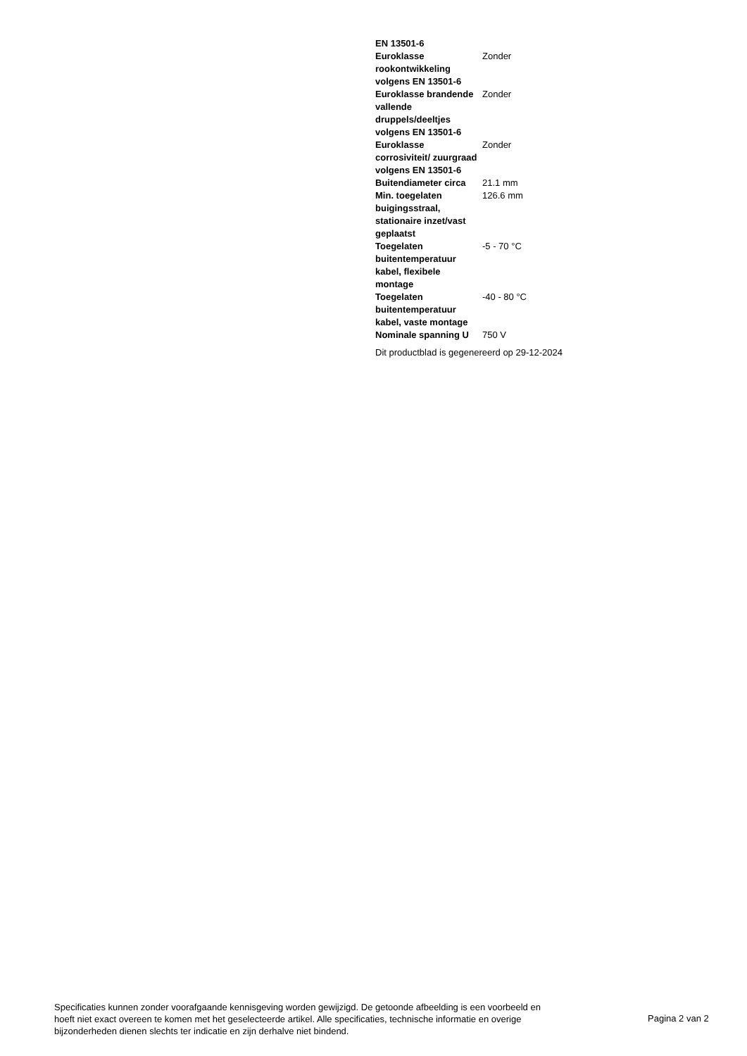| EN 13501-6 | |
| Euroklasse rookontwikkeling volgens EN 13501-6 | Zonder |
| Euroklasse brandende vallende druppels/deeltjes volgens EN 13501-6 | Zonder |
| Euroklasse corrosiviteit/ zuurgraad volgens EN 13501-6 | Zonder |
| Buitendiameter circa | 21.1 mm |
| Min. toegelaten buigingsstraal, stationaire inzet/vast geplaatst | 126.6 mm |
| Toegelaten buitentemperatuur kabel, flexibele montage | -5 - 70 °C |
| Toegelaten buitentemperatuur kabel, vaste montage | -40 - 80 °C |
| Nominale spanning U | 750 V |
Dit productblad is gegenereerd op 29-12-2024
Specificaties kunnen zonder voorafgaande kennisgeving worden gewijzigd. De getoonde afbeelding is een voorbeeld en hoeft niet exact overeen te komen met het geselecteerde artikel. Alle specificaties, technische informatie en overige bijzonderheden dienen slechts ter indicatie en zijn derhalve niet bindend.
Pagina 2 van 2